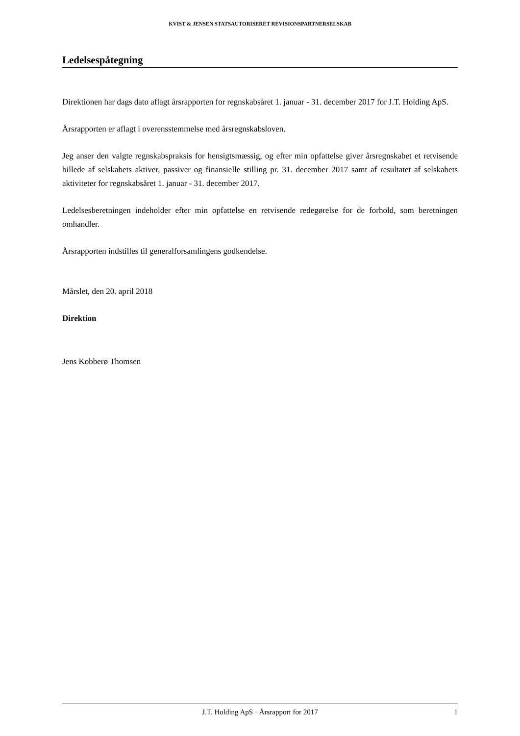KVIST & JENSEN STATSAUTORISERET REVISIONSPARTNERSELSKAB
Ledelsespåtegning
Direktionen har dags dato aflagt årsrapporten for regnskabsåret 1. januar - 31. december 2017 for J.T. Holding ApS.
Årsrapporten er aflagt i overensstemmelse med årsregnskabsloven.
Jeg anser den valgte regnskabspraksis for hensigtsmæssig, og efter min opfattelse giver årsregnskabet et retvisende billede af selskabets aktiver, passiver og finansielle stilling pr. 31. december 2017 samt af resultatet af selskabets aktiviteter for regnskabsåret 1. januar - 31. december 2017.
Ledelsesberetningen indeholder efter min opfattelse en retvisende redegørelse for de forhold, som beretningen omhandler.
Årsrapporten indstilles til generalforsamlingens godkendelse.
Mårslet, den 20. april 2018
Direktion
Jens Kobberø Thomsen
J.T. Holding ApS · Årsrapport for 2017 1